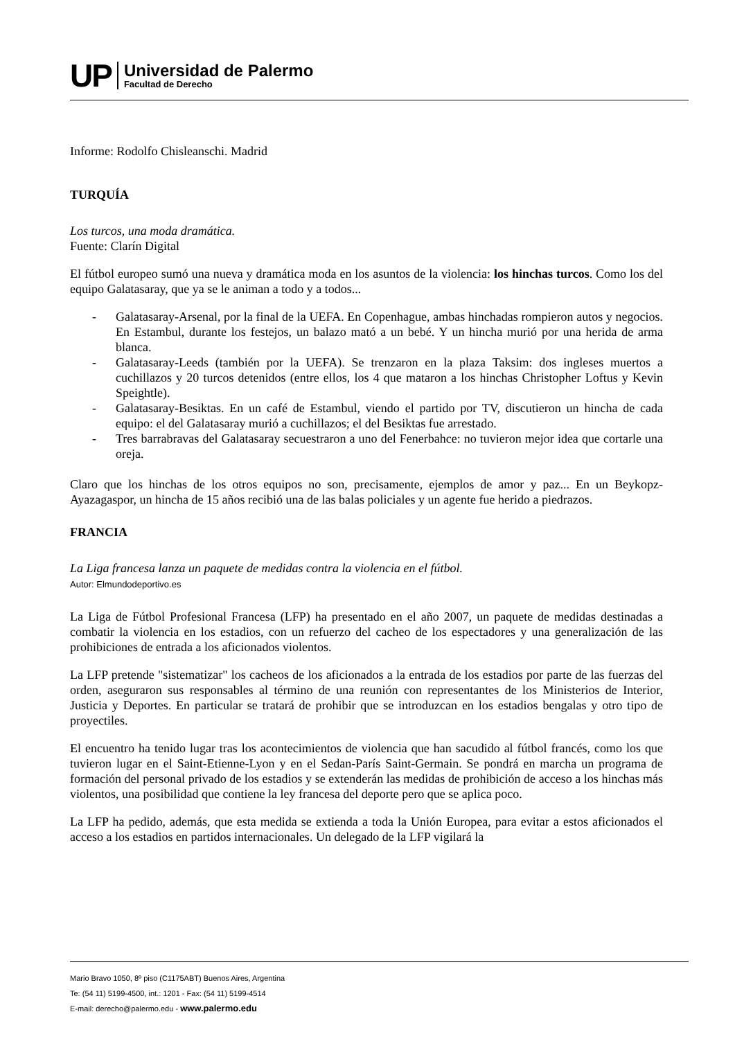UP
Universidad de Palermo
Facultad de Derecho
Informe: Rodolfo Chisleanschi. Madrid
TURQUÍA
Los turcos, una moda dramática.
Fuente: Clarín Digital
El fútbol europeo sumó una nueva y dramática moda en los asuntos de la violencia: los hinchas turcos. Como los del equipo Galatasaray, que ya se le animan a todo y a todos...
- Galatasaray-Arsenal, por la final de la UEFA. En Copenhague, ambas hinchadas rompieron autos y negocios. En Estambul, durante los festejos, un balazo mató a un bebé. Y un hincha murió por una herida de arma blanca.
- Galatasaray-Leeds (también por la UEFA). Se trenzaron en la plaza Taksim: dos ingleses muertos a cuchillazos y 20 turcos detenidos (entre ellos, los 4 que mataron a los hinchas Christopher Loftus y Kevin Speightle).
- Galatasaray-Besiktas. En un café de Estambul, viendo el partido por TV, discutieron un hincha de cada equipo: el del Galatasaray murió a cuchillazos; el del Besiktas fue arrestado.
- Tres barrabravas del Galatasaray secuestraron a uno del Fenerbahce: no tuvieron mejor idea que cortarle una oreja.
Claro que los hinchas de los otros equipos no son, precisamente, ejemplos de amor y paz... En un Beykopz-Ayazagaspor, un hincha de 15 años recibió una de las balas policiales y un agente fue herido a piedrazos.
FRANCIA
La Liga francesa lanza un paquete de medidas contra la violencia en el fútbol.
Autor: Elmundodeportivo.es
La Liga de Fútbol Profesional Francesa (LFP) ha presentado en el año 2007, un paquete de medidas destinadas a combatir la violencia en los estadios, con un refuerzo del cacheo de los espectadores y una generalización de las prohibiciones de entrada a los aficionados violentos.
La LFP pretende "sistematizar" los cacheos de los aficionados a la entrada de los estadios por parte de las fuerzas del orden, aseguraron sus responsables al término de una reunión con representantes de los Ministerios de Interior, Justicia y Deportes. En particular se tratará de prohibir que se introduzcan en los estadios bengalas y otro tipo de proyectiles.
El encuentro ha tenido lugar tras los acontecimientos de violencia que han sacudido al fútbol francés, como los que tuvieron lugar en el Saint-Etienne-Lyon y en el Sedan-París Saint-Germain. Se pondrá en marcha un programa de formación del personal privado de los estadios y se extenderán las medidas de prohibición de acceso a los hinchas más violentos, una posibilidad que contiene la ley francesa del deporte pero que se aplica poco.
La LFP ha pedido, además, que esta medida se extienda a toda la Unión Europea, para evitar a estos aficionados el acceso a los estadios en partidos internacionales. Un delegado de la LFP vigilará la
Mario Bravo 1050, 8º piso (C1175ABT) Buenos Aires, Argentina
Te: (54 11) 5199-4500, int.: 1201 - Fax: (54 11) 5199-4514
E-mail: derecho@palermo.edu - www.palermo.edu